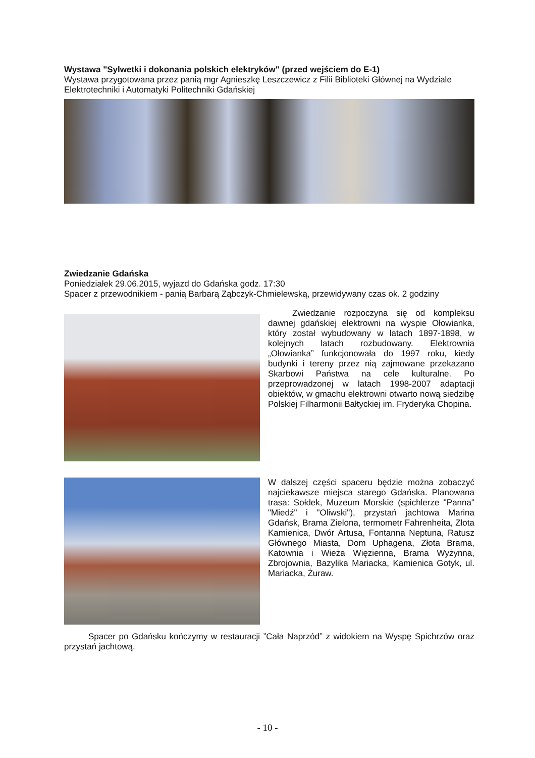Wystawa "Sylwetki i dokonania polskich elektryków" (przed wejściem do E-1)
Wystawa przygotowana przez panią mgr Agnieszkę Leszczewicz z Filii Biblioteki Głównej na Wydziale Elektrotechniki i Automatyki Politechniki Gdańskiej
Zwiedzanie Gdańska
Poniedziałek 29.06.2015, wyjazd do Gdańska godz. 17:30
Spacer z przewodnikiem - panią Barbarą Ząbczyk-Chmielewską, przewidywany czas ok. 2 godziny
Zwiedzanie rozpoczyna się od kompleksu dawnej gdańskiej elektrowni na wyspie Ołowianka, który został wybudowany w latach 1897-1898, w kolejnych latach rozbudowany. Elektrownia „Ołowianka” funkcjonowała do 1997 roku, kiedy budynki i tereny przez nią zajmowane przekazano Skarbowi Państwa na cele kulturalne. Po przeprowadzonej w latach 1998-2007 adaptacji obiektów, w gmachu elektrowni otwarto nową siedzibę Polskiej Filharmonii Bałtyckiej im. Fryderyka Chopina.
W dalszej części spaceru będzie można zobaczyć najciekawsze miejsca starego Gdańska. Planowana trasa: Sołdek, Muzeum Morskie (spichlerze "Panna" "Miedź" i "Oliwski"), przystań jachtowa Marina Gdańsk, Brama Zielona, termometr Fahrenheita, Złota Kamienica, Dwór Artusa, Fontanna Neptuna, Ratusz Głównego Miasta, Dom Uphagena, Złota Brama, Katownia i Wieża Więzienna, Brama Wyżynna, Zbrojownia, Bazylika Mariacka, Kamienica Gotyk, ul. Mariacka, Żuraw.
Spacer po Gdańsku kończymy w restauracji ”Cała Naprzód” z widokiem na Wyspę Spichrzów oraz przystań jachtową.
- 10 -